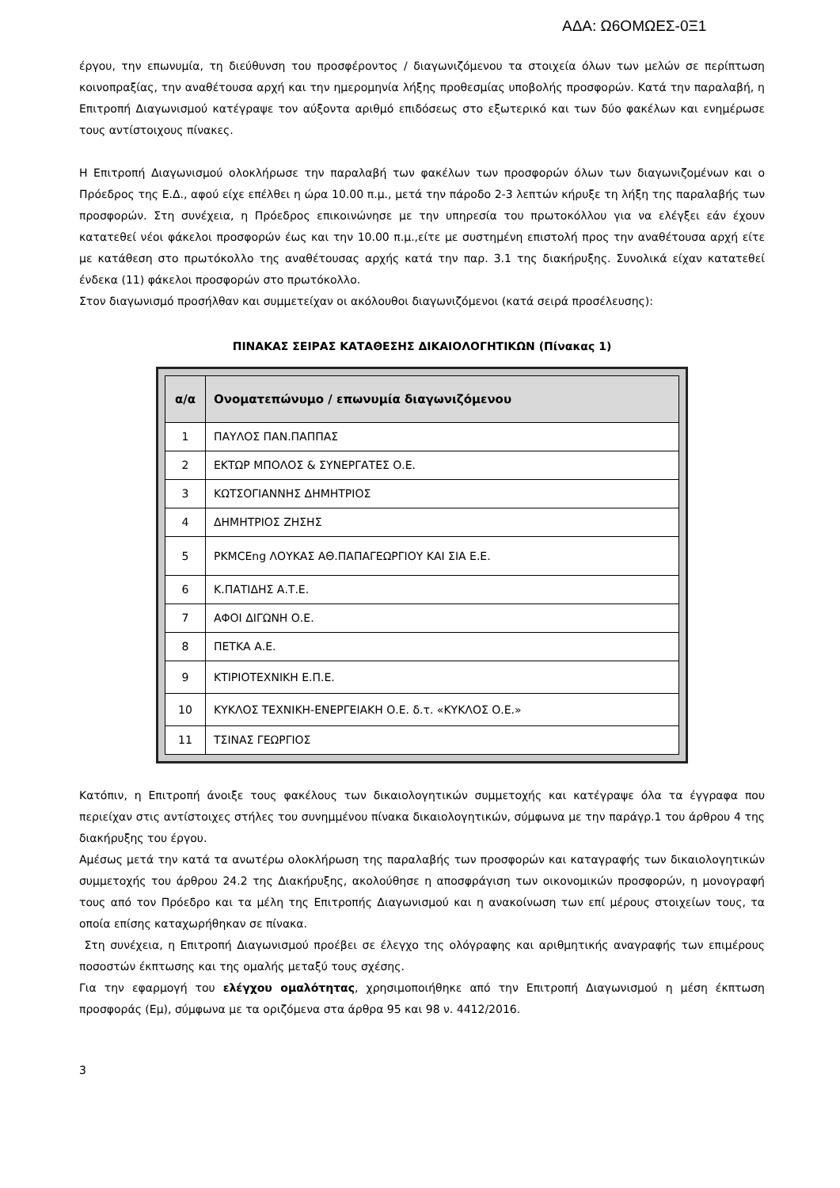ΑΔΑ: Ω6ΟΜΩΕΣ-0Ξ1
έργου, την επωνυμία, τη διεύθυνση του προσφέροντος / διαγωνιζόμενου τα στοιχεία όλων των μελών σε περίπτωση κοινοπραξίας, την αναθέτουσα αρχή και την ημερομηνία λήξης προθεσμίας υποβολής προσφορών. Κατά την παραλαβή, η Επιτροπή Διαγωνισμού κατέγραψε τον αύξοντα αριθμό επιδόσεως στο εξωτερικό και των δύο φακέλων και ενημέρωσε τους αντίστοιχους πίνακες.
Η Επιτροπή Διαγωνισμού ολοκλήρωσε την παραλαβή των φακέλων των προσφορών όλων των διαγωνιζομένων και ο Πρόεδρος της Ε.Δ., αφού είχε επέλθει η ώρα 10.00 π.μ., μετά την πάροδο 2-3 λεπτών κήρυξε τη λήξη της παραλαβής των προσφορών. Στη συνέχεια, η Πρόεδρος επικοινώνησε με την υπηρεσία του πρωτοκόλλου για να ελέγξει εάν έχουν κατατεθεί νέοι φάκελοι προσφορών έως και την 10.00 π.μ.,είτε με συστημένη επιστολή προς την αναθέτουσα αρχή είτε με κατάθεση στο πρωτόκολλο της αναθέτουσας αρχής κατά την παρ. 3.1 της διακήρυξης. Συνολικά είχαν κατατεθεί ένδεκα (11) φάκελοι προσφορών στο πρωτόκολλο.
Στον διαγωνισμό προσήλθαν και συμμετείχαν οι ακόλουθοι διαγωνιζόμενοι (κατά σειρά προσέλευσης):
ΠΙΝΑΚΑΣ ΣΕΙΡΑΣ ΚΑΤΑΘΕΣΗΣ ΔΙΚΑΙΟΛΟΓΗΤΙΚΩΝ (Πίνακας 1)
| α/α | Ονοματεπώνυμο / επωνυμία διαγωνιζόμενου |
| --- | --- |
| 1 | ΠΑΥΛΟΣ ΠΑΝ.ΠΑΠΠΑΣ |
| 2 | ΕΚΤΩΡ ΜΠΟΛΟΣ & ΣΥΝΕΡΓΑΤΕΣ Ο.Ε. |
| 3 | ΚΩΤΣΟΓΙΑΝΝΗΣ ΔΗΜΗΤΡΙΟΣ |
| 4 | ΔΗΜΗΤΡΙΟΣ ΖΗΣΗΣ |
| 5 | PKMCEng ΛΟΥΚΑΣ ΑΘ.ΠΑΠΑΓΕΩΡΓΙΟΥ ΚΑΙ ΣΙΑ Ε.Ε. |
| 6 | Κ.ΠΑΤΙΔΗΣ Α.Τ.Ε. |
| 7 | ΑΦΟΙ ΔΙΓΩΝΗ Ο.Ε. |
| 8 | ΠΕΤΚΑ Α.Ε. |
| 9 | ΚΤΙΡΙΟΤΕΧΝΙΚΗ Ε.Π.Ε. |
| 10 | ΚΥΚΛΟΣ ΤΕΧΝΙΚΗ-ΕΝΕΡΓΕΙΑΚΗ Ο.Ε. δ.τ. «ΚΥΚΛΟΣ Ο.Ε.» |
| 11 | ΤΣΙΝΑΣ ΓΕΩΡΓΙΟΣ |
Κατόπιν, η Επιτροπή άνοιξε τους φακέλους των δικαιολογητικών συμμετοχής και κατέγραψε όλα τα έγγραφα που περιείχαν στις αντίστοιχες στήλες του συνημμένου πίνακα δικαιολογητικών, σύμφωνα με την παράγρ.1 του άρθρου 4 της διακήρυξης του έργου.
Αμέσως μετά την κατά τα ανωτέρω ολοκλήρωση της παραλαβής των προσφορών και καταγραφής των δικαιολογητικών συμμετοχής του άρθρου 24.2 της Διακήρυξης, ακολούθησε η αποσφράγιση των οικονομικών προσφορών, η μονογραφή τους από τον Πρόεδρο και τα μέλη της Επιτροπής Διαγωνισμού και η ανακοίνωση των επί μέρους στοιχείων τους, τα οποία επίσης καταχωρήθηκαν σε πίνακα.
Στη συνέχεια, η Επιτροπή Διαγωνισμού προέβει σε έλεγχο της ολόγραφης και αριθμητικής αναγραφής των επιμέρους ποσοστών έκπτωσης και της ομαλής μεταξύ τους σχέσης.
Για την εφαρμογή του ελέγχου ομαλότητας, χρησιμοποιήθηκε από την Επιτροπή Διαγωνισμού η μέση έκπτωση προσφοράς (Εμ), σύμφωνα με τα οριζόμενα στα άρθρα 95 και 98 ν. 4412/2016.
3